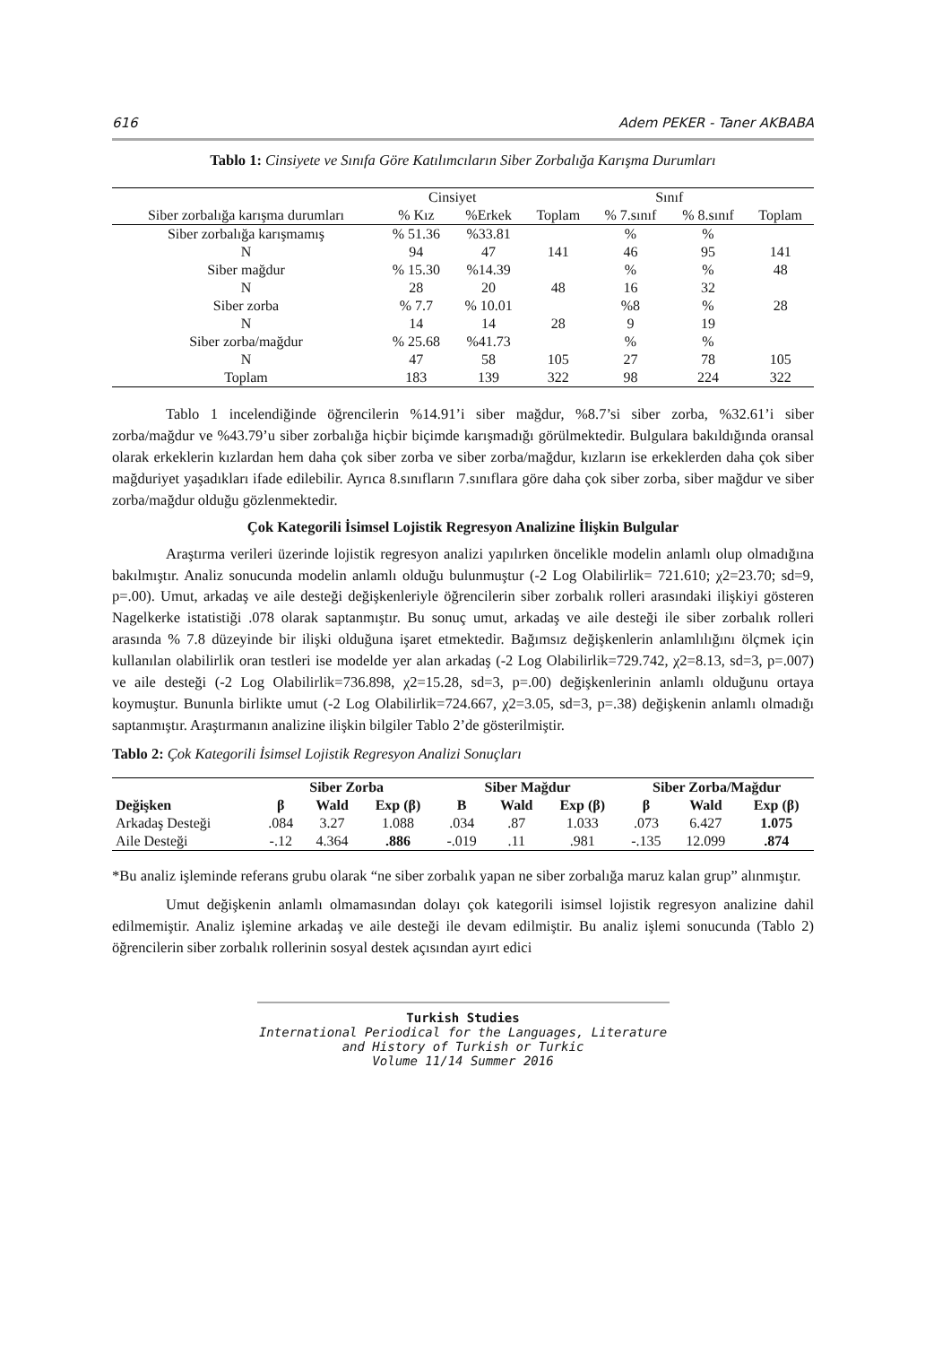616 Adem PEKER - Taner AKBABA
Tablo 1: Cinsiyete ve Sınıfa Göre Katılımcıların Siber Zorbalığa Karışma Durumları
| | Cinsiyet | | | Sınıf | | |
| Siber zorbalığa karışma durumları | % Kız | %Erkek | Toplam | % 7.sınıf | % 8.sınıf | Toplam |
| Siber zorbalığa karışmamış | % 51.36 | %33.81 | | % | % | |
| N | 94 | 47 | 141 | 46 | 95 | 141 |
| Siber mağdur | % 15.30 | %14.39 | | % | % | 48 |
| N | 28 | 20 | 48 | 16 | 32 | |
| Siber zorba | % 7.7 | % 10.01 | | %8 | % | 28 |
| N | 14 | 14 | 28 | 9 | 19 | |
| Siber zorba/mağdur | % 25.68 | %41.73 | | % | % | |
| N | 47 | 58 | 105 | 27 | 78 | 105 |
| Toplam | 183 | 139 | 322 | 98 | 224 | 322 |
Tablo 1 incelendiğinde öğrencilerin %14.91’i siber mağdur, %8.7’si siber zorba, %32.61’i siber zorba/mağdur ve %43.79’u siber zorbalığa hiçbir biçimde karışmadığı görülmektedir. Bulgulara bakıldığında oransal olarak erkeklerin kızlardan hem daha çok siber zorba ve siber zorba/mağdur, kızların ise erkeklerden daha çok siber mağduriyet yaşadıkları ifade edilebilir. Ayrıca 8.sınıfların 7.sınıflara göre daha çok siber zorba, siber mağdur ve siber zorba/mağdur olduğu gözlenmektedir.
Çok Kategorili İsimsel Lojistik Regresyon Analizine İlişkin Bulgular
Araştırma verileri üzerinde lojistik regresyon analizi yapılırken öncelikle modelin anlamlı olup olmadığına bakılmıştır. Analiz sonucunda modelin anlamlı olduğu bulunmuştur (-2 Log Olabilirlik= 721.610; χ2=23.70; sd=9, p=.00). Umut, arkadaş ve aile desteği değişkenleriyle öğrencilerin siber zorbalık rolleri arasındaki ilişkiyi gösteren Nagelkerke istatistiği .078 olarak saptanmıştır. Bu sonuç umut, arkadaş ve aile desteği ile siber zorbalık rolleri arasında % 7.8 düzeyinde bir ilişki olduğuna işaret etmektedir. Bağımsız değişkenlerin anlamlılığını ölçmek için kullanılan olabilirlik oran testleri ise modelde yer alan arkadaş (-2 Log Olabilirlik=729.742, χ2=8.13, sd=3, p=.007) ve aile desteği (-2 Log Olabilirlik=736.898, χ2=15.28, sd=3, p=.00) değişkenlerinin anlamlı olduğunu ortaya koymuştur. Bununla birlikte umut (-2 Log Olabilirlik=724.667, χ2=3.05, sd=3, p=.38) değişkenin anlamlı olmadığı saptanmıştır. Araştırmanın analizine ilişkin bilgiler Tablo 2’de gösterilmiştir.
Tablo 2: Çok Kategorili İsimsel Lojistik Regresyon Analizi Sonuçları
| | Siber Zorba | | | Siber Mağdur | | | Siber Zorba/Mağdur | | |
| --- | --- | --- | --- | --- | --- | --- | --- | --- | --- |
| Değişken | β | Wald | Exp (β) | B | Wald | Exp (β) | β | Wald | Exp (β) |
| Arkadaş Desteği | .084 | 3.27 | 1.088 | .034 | .87 | 1.033 | .073 | 6.427 | 1.075 |
| Aile Desteği | -.12 | 4.364 | .886 | -.019 | .11 | .981 | -.135 | 12.099 | .874 |
*Bu analiz işleminde referans grubu olarak “ne siber zorbalık yapan ne siber zorbalığa maruz kalan grup” alınmıştır.
Umut değişkenin anlamlı olmamasından dolayı çok kategorili isimsel lojistik regresyon analizine dahil edilmemiştir. Analiz işlemine arkadaş ve aile desteği ile devam edilmiştir. Bu analiz işlemi sonucunda (Tablo 2) öğrencilerin siber zorbalık rollerinin sosyal destek açısından ayırt edici
Turkish Studies
International Periodical for the Languages, Literature and History of Turkish or Turkic
Volume 11/14 Summer 2016